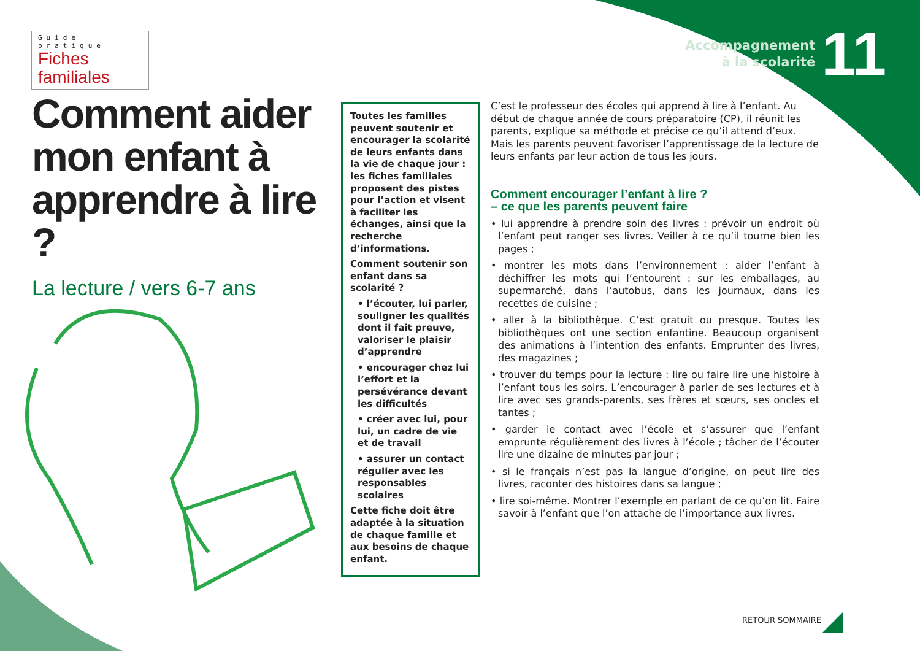Guide pratique
Fiches familiales
Accompagnement
à la scolarité
11
Comment aider mon enfant à apprendre à lire ?
La lecture / vers 6-7 ans
Toutes les familles peuvent soutenir et encourager la scolarité de leurs enfants dans la vie de chaque jour : les fiches familiales proposent des pistes pour l’action et visent à faciliter les échanges, ainsi que la recherche d’informations.
Comment soutenir son enfant dans sa scolarité ?
• l’écouter, lui parler, souligner les qualités dont il fait preuve, valoriser le plaisir d’apprendre
• encourager chez lui l’effort et la persévérance devant les difficultés
• créer avec lui, pour lui, un cadre de vie et de travail
• assurer un contact régulier avec les responsables scolaires
Cette fiche doit être adaptée à la situation de chaque famille et aux besoins de chaque enfant.
C’est le professeur des écoles qui apprend à lire à l’enfant. Au début de chaque année de cours préparatoire (CP), il réunit les parents, explique sa méthode et précise ce qu’il attend d’eux. Mais les parents peuvent favoriser l’apprentissage de la lecture de leurs enfants par leur action de tous les jours.
Comment encourager l’enfant à lire ?
– ce que les parents peuvent faire
• lui apprendre à prendre soin des livres : prévoir un endroit où l’enfant peut ranger ses livres. Veiller à ce qu’il tourne bien les pages ;
• montrer les mots dans l’environnement : aider l’enfant à déchiffrer les mots qui l’entourent : sur les emballages, au supermarché, dans l’autobus, dans les journaux, dans les recettes de cuisine ;
• aller à la bibliothèque. C’est gratuit ou presque. Toutes les bibliothèques ont une section enfantine. Beaucoup organisent des animations à l’intention des enfants. Emprunter des livres, des magazines ;
• trouver du temps pour la lecture : lire ou faire lire une histoire à l’enfant tous les soirs. L’encourager à parler de ses lectures et à lire avec ses grands-parents, ses frères et sœurs, ses oncles et tantes ;
• garder le contact avec l’école et s’assurer que l’enfant emprunte régulièrement des livres à l’école ; tâcher de l’écouter lire une dizaine de minutes par jour ;
• si le français n’est pas la langue d’origine, on peut lire des livres, raconter des histoires dans sa langue ;
• lire soi-même. Montrer l’exemple en parlant de ce qu’on lit. Faire savoir à l’enfant que l’on attache de l’importance aux livres.
RETOUR SOMMAIRE